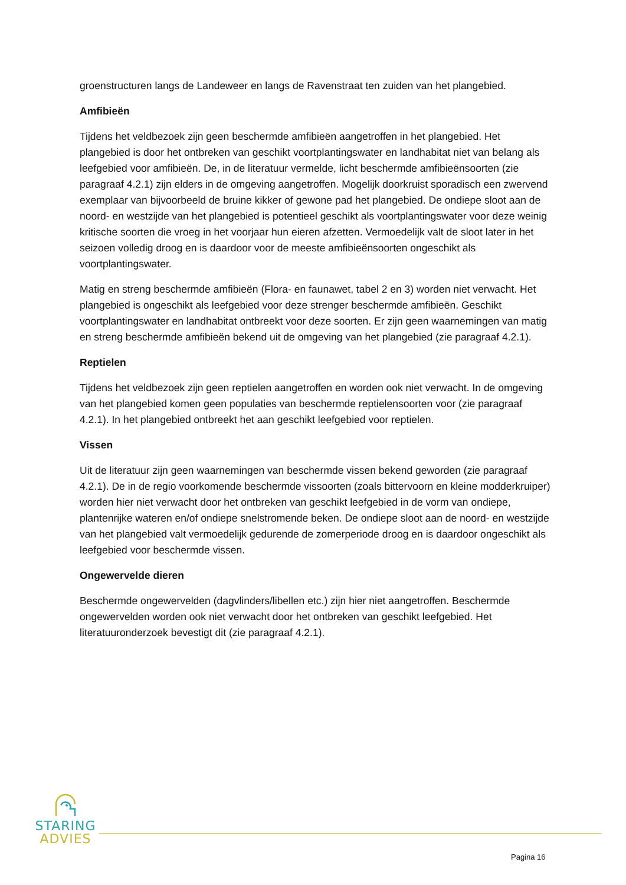groenstructuren langs de Landeweer en langs de Ravenstraat ten zuiden van het plangebied.
Amfibieën
Tijdens het veldbezoek zijn geen beschermde amfibieën aangetroffen in het plangebied. Het plangebied is door het ontbreken van geschikt voortplantingswater en landhabitat niet van belang als leefgebied voor amfibieën. De, in de literatuur vermelde, licht beschermde amfibieënsoorten (zie paragraaf 4.2.1) zijn elders in de omgeving aangetroffen. Mogelijk doorkruist sporadisch een zwervend exemplaar van bijvoorbeeld de bruine kikker of gewone pad het plangebied. De ondiepe sloot aan de noord- en westzijde van het plangebied is potentieel geschikt als voortplantingswater voor deze weinig kritische soorten die vroeg in het voorjaar hun eieren afzetten. Vermoedelijk valt de sloot later in het seizoen volledig droog en is daardoor voor de meeste amfibieënsoorten ongeschikt als voortplantingswater.
Matig en streng beschermde amfibieën (Flora- en faunawet, tabel 2 en 3) worden niet verwacht. Het plangebied is ongeschikt als leefgebied voor deze strenger beschermde amfibieën. Geschikt voortplantingswater en landhabitat ontbreekt voor deze soorten. Er zijn geen waarnemingen van matig en streng beschermde amfibieën bekend uit de omgeving van het plangebied (zie paragraaf 4.2.1).
Reptielen
Tijdens het veldbezoek zijn geen reptielen aangetroffen en worden ook niet verwacht. In de omgeving van het plangebied komen geen populaties van beschermde reptielensoorten voor (zie paragraaf 4.2.1). In het plangebied ontbreekt het aan geschikt leefgebied voor reptielen.
Vissen
Uit de literatuur zijn geen waarnemingen van beschermde vissen bekend geworden (zie paragraaf 4.2.1). De in de regio voorkomende beschermde vissoorten (zoals bittervoorn en kleine modderkruiper) worden hier niet verwacht door het ontbreken van geschikt leefgebied in de vorm van ondiepe, plantenrijke wateren en/of ondiepe snelstromende beken. De ondiepe sloot aan de noord- en westzijde van het plangebied valt vermoedelijk gedurende de zomerperiode droog en is daardoor ongeschikt als leefgebied voor beschermde vissen.
Ongewervelde dieren
Beschermde ongewervelden (dagvlinders/libellen etc.) zijn hier niet aangetroffen. Beschermde ongewervelden worden ook niet verwacht door het ontbreken van geschikt leefgebied. Het literatuuronderzoek bevestigt dit (zie paragraaf 4.2.1).
STARING
ADVIES
Pagina 16